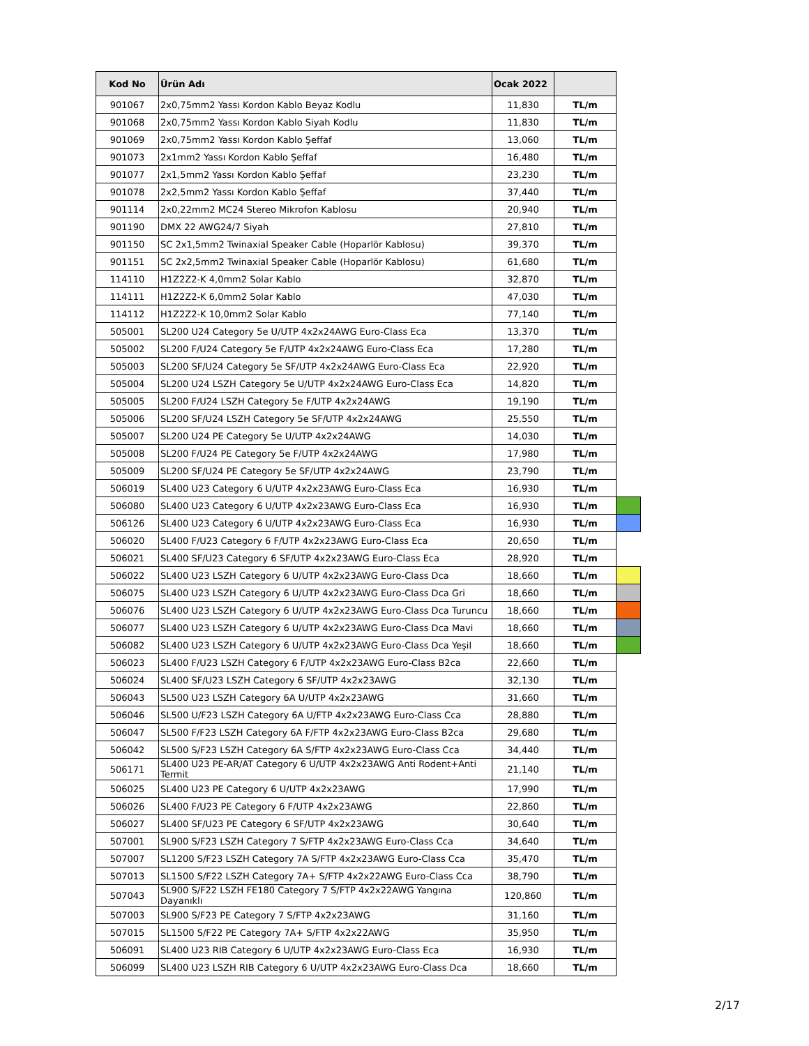| Kod No | Ürün Adı | Ocak 2022 | | |
| 901067 | 2x0,75mm2 Yassı Kordon Kablo Beyaz Kodlu | 11,830 | TL/m | |
| 901068 | 2x0,75mm2 Yassı Kordon Kablo Siyah Kodlu | 11,830 | TL/m | |
| 901069 | 2x0,75mm2 Yassı Kordon Kablo Şeffaf | 13,060 | TL/m | |
| 901073 | 2x1mm2 Yassı Kordon Kablo Şeffaf | 16,480 | TL/m | |
| 901077 | 2x1,5mm2 Yassı Kordon Kablo Şeffaf | 23,230 | TL/m | |
| 901078 | 2x2,5mm2 Yassı Kordon Kablo Şeffaf | 37,440 | TL/m | |
| 901114 | 2x0,22mm2 MC24 Stereo Mikrofon Kablosu | 20,940 | TL/m | |
| 901190 | DMX 22 AWG24/7 Siyah | 27,810 | TL/m | |
| 901150 | SC 2x1,5mm2 Twinaxial Speaker Cable (Hoparlör Kablosu) | 39,370 | TL/m | |
| 901151 | SC 2x2,5mm2 Twinaxial Speaker Cable (Hoparlör Kablosu) | 61,680 | TL/m | |
| 114110 | H1Z2Z2-K 4,0mm2 Solar Kablo | 32,870 | TL/m | |
| 114111 | H1Z2Z2-K 6,0mm2 Solar Kablo | 47,030 | TL/m | |
| 114112 | H1Z2Z2-K 10,0mm2 Solar Kablo | 77,140 | TL/m | |
| 505001 | SL200 U24 Category 5e U/UTP 4x2x24AWG Euro-Class Eca | 13,370 | TL/m | |
| 505002 | SL200 F/U24 Category 5e F/UTP 4x2x24AWG Euro-Class Eca | 17,280 | TL/m | |
| 505003 | SL200 SF/U24 Category 5e SF/UTP 4x2x24AWG Euro-Class Eca | 22,920 | TL/m | |
| 505004 | SL200 U24 LSZH Category 5e U/UTP 4x2x24AWG Euro-Class Eca | 14,820 | TL/m | |
| 505005 | SL200 F/U24 LSZH Category 5e F/UTP 4x2x24AWG | 19,190 | TL/m | |
| 505006 | SL200 SF/U24 LSZH Category 5e SF/UTP 4x2x24AWG | 25,550 | TL/m | |
| 505007 | SL200 U24 PE Category 5e U/UTP 4x2x24AWG | 14,030 | TL/m | |
| 505008 | SL200 F/U24 PE Category 5e F/UTP 4x2x24AWG | 17,980 | TL/m | |
| 505009 | SL200 SF/U24 PE Category 5e SF/UTP 4x2x24AWG | 23,790 | TL/m | |
| 506019 | SL400 U23 Category 6 U/UTP 4x2x23AWG Euro-Class Eca | 16,930 | TL/m | |
| 506080 | SL400 U23 Category 6 U/UTP 4x2x23AWG Euro-Class Eca | 16,930 | TL/m | |
| 506126 | SL400 U23 Category 6 U/UTP 4x2x23AWG Euro-Class Eca | 16,930 | TL/m | |
| 506020 | SL400 F/U23 Category 6 F/UTP 4x2x23AWG Euro-Class Eca | 20,650 | TL/m | |
| 506021 | SL400 SF/U23 Category 6 SF/UTP 4x2x23AWG Euro-Class Eca | 28,920 | TL/m | |
| 506022 | SL400 U23 LSZH Category 6 U/UTP 4x2x23AWG Euro-Class Dca | 18,660 | TL/m | |
| 506075 | SL400 U23 LSZH Category 6 U/UTP 4x2x23AWG Euro-Class Dca Gri | 18,660 | TL/m | |
| 506076 | SL400 U23 LSZH Category 6 U/UTP 4x2x23AWG Euro-Class Dca Turuncu | 18,660 | TL/m | |
| 506077 | SL400 U23 LSZH Category 6 U/UTP 4x2x23AWG Euro-Class Dca Mavi | 18,660 | TL/m | |
| 506082 | SL400 U23 LSZH Category 6 U/UTP 4x2x23AWG Euro-Class Dca Yeşil | 18,660 | TL/m | |
| 506023 | SL400 F/U23 LSZH Category 6 F/UTP 4x2x23AWG Euro-Class B2ca | 22,660 | TL/m | |
| 506024 | SL400 SF/U23 LSZH Category 6 SF/UTP 4x2x23AWG | 32,130 | TL/m | |
| 506043 | SL500 U23 LSZH Category 6A U/UTP 4x2x23AWG | 31,660 | TL/m | |
| 506046 | SL500 U/F23 LSZH Category 6A U/FTP 4x2x23AWG Euro-Class Cca | 28,880 | TL/m | |
| 506047 | SL500 F/F23 LSZH Category 6A F/FTP 4x2x23AWG Euro-Class B2ca | 29,680 | TL/m | |
| 506042 | SL500 S/F23 LSZH Category 6A S/FTP 4x2x23AWG Euro-Class Cca | 34,440 | TL/m | |
| 506171 | SL400 U23 PE-AR/AT Category 6 U/UTP 4x2x23AWG Anti Rodent+Anti Termit | 21,140 | TL/m | |
| 506025 | SL400 U23 PE Category 6 U/UTP 4x2x23AWG | 17,990 | TL/m | |
| 506026 | SL400 F/U23 PE Category 6 F/UTP 4x2x23AWG | 22,860 | TL/m | |
| 506027 | SL400 SF/U23 PE Category 6 SF/UTP 4x2x23AWG | 30,640 | TL/m | |
| 507001 | SL900 S/F23 LSZH Category 7 S/FTP 4x2x23AWG Euro-Class Cca | 34,640 | TL/m | |
| 507007 | SL1200 S/F23 LSZH Category 7A S/FTP 4x2x23AWG Euro-Class Cca | 35,470 | TL/m | |
| 507013 | SL1500 S/F22 LSZH Category 7A+ S/FTP 4x2x22AWG Euro-Class Cca | 38,790 | TL/m | |
| 507043 | SL900 S/F22 LSZH FE180 Category 7 S/FTP 4x2x22AWG Yangına Dayanıklı | 120,860 | TL/m | |
| 507003 | SL900 S/F23 PE Category 7 S/FTP 4x2x23AWG | 31,160 | TL/m | |
| 507015 | SL1500 S/F22 PE Category 7A+ S/FTP 4x2x22AWG | 35,950 | TL/m | |
| 506091 | SL400 U23 RIB Category 6 U/UTP 4x2x23AWG Euro-Class Eca | 16,930 | TL/m | |
| 506099 | SL400 U23 LSZH RIB Category 6 U/UTP 4x2x23AWG Euro-Class Dca | 18,660 | TL/m | |
2/17